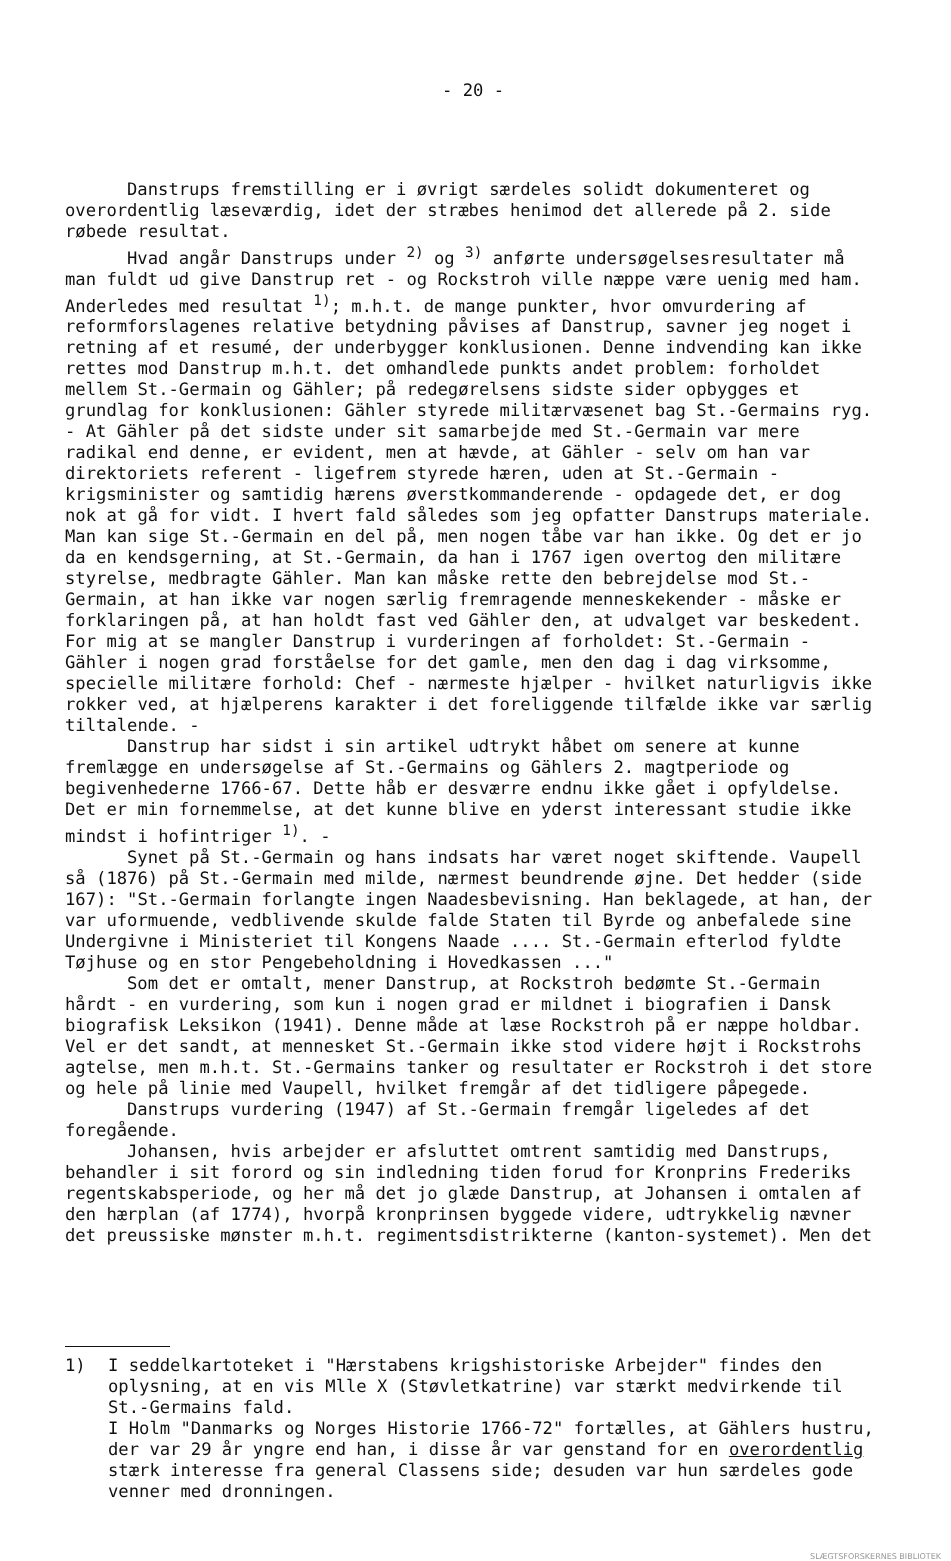- 20 -
Danstrups fremstilling er i øvrigt særdeles solidt dokumenteret og overordentlig læseværdig, idet der stræbes henimod det allerede på 2. side røbede resultat.
Hvad angår Danstrups under <sup>2)</sup> og <sup>3)</sup> anførte undersøgelsesresultater må man fuldt ud give Danstrup ret - og Rockstroh ville næppe være uenig med ham. Anderledes med resultat <sup>1)</sup>; m.h.t. de mange punkter, hvor omvurdering af reformforslagenes relative betydning påvises af Danstrup, savner jeg noget i retning af et resumé, der underbygger konklusionen. Denne indvending kan ikke rettes mod Danstrup m.h.t. det omhandlede punkts andet problem: forholdet mellem St.-Germain og Gähler; på redegørelsens sidste sider opbygges et grundlag for konklusionen: Gähler styrede militærvæsenet bag St.-Germains ryg. - At Gähler på det sidste under sit samarbejde med St.-Germain var mere radikal end denne, er evident, men at hævde, at Gähler - selv om han var direktoriets referent - ligefrem styrede hæren, uden at St.-Germain - krigsminister og samtidig hærens øverstkommanderende - opdagede det, er dog nok at gå for vidt. I hvert fald således som jeg opfatter Danstrups materiale. Man kan sige St.-Germain en del på, men nogen tåbe var han ikke. Og det er jo da en kendsgerning, at St.-Germain, da han i 1767 igen overtog den militære styrelse, medbragte Gähler. Man kan måske rette den bebrejdelse mod St.-Germain, at han ikke var nogen særlig fremragende menneskekender - måske er forklaringen på, at han holdt fast ved Gähler den, at udvalget var beskedent. For mig at se mangler Danstrup i vurderingen af forholdet: St.-Germain - Gähler i nogen grad forståelse for det gamle, men den dag i dag virksomme, specielle militære forhold: Chef - nærmeste hjælper - hvilket naturligvis ikke rokker ved, at hjælperens karakter i det foreliggende tilfælde ikke var særlig tiltalende. -
Danstrup har sidst i sin artikel udtrykt håbet om senere at kunne fremlægge en undersøgelse af St.-Germains og Gählers 2. magtperiode og begivenhederne 1766-67. Dette håb er desværre endnu ikke gået i opfyldelse. Det er min fornemmelse, at det kunne blive en yderst interessant studie ikke mindst i hofintriger <sup>1)</sup>. -
Synet på St.-Germain og hans indsats har været noget skiftende. Vaupell så (1876) på St.-Germain med milde, nærmest beundrende øjne. Det hedder (side 167): "St.-Germain forlangte ingen Naadesbevisning. Han beklagede, at han, der var uformuende, vedblivende skulde falde Staten til Byrde og anbefalede sine Undergivne i Ministeriet til Kongens Naade .... St.-Germain efterlod fyldte Tøjhuse og en stor Pengebeholdning i Hovedkassen ..."
Som det er omtalt, mener Danstrup, at Rockstroh bedømte St.-Germain hårdt - en vurdering, som kun i nogen grad er mildnet i biografien i Dansk biografisk Leksikon (1941). Denne måde at læse Rockstroh på er næppe holdbar. Vel er det sandt, at mennesket St.-Germain ikke stod videre højt i Rockstrohs agtelse, men m.h.t. St.-Germains tanker og resultater er Rockstroh i det store og hele på linie med Vaupell, hvilket fremgår af det tidligere påpegede.
Danstrups vurdering (1947) af St.-Germain fremgår ligeledes af det foregående.
Johansen, hvis arbejder er afsluttet omtrent samtidig med Danstrups, behandler i sit forord og sin indledning tiden forud for Kronprins Frederiks regentskabsperiode, og her må det jo glæde Danstrup, at Johansen i omtalen af den hærplan (af 1774), hvorpå kronprinsen byggede videre, udtrykkelig nævner det preussiske mønster m.h.t. regimentsdistrikterne (kanton-systemet). Men det
1) I seddelkartoteket i "Hærstabens krigshistoriske Arbejder" findes den oplysning, at en vis Mlle X (Støvletkatrine) var stærkt medvirkende til St.-Germains fald.
I Holm "Danmarks og Norges Historie 1766-72" fortælles, at Gählers hustru, der var 29 år yngre end han, i disse år var genstand for en overordentlig stærk interesse fra general Classens side; desuden var hun særdeles gode venner med dronningen.
SLÆGTSFORSKERNES BIBLIOTEK